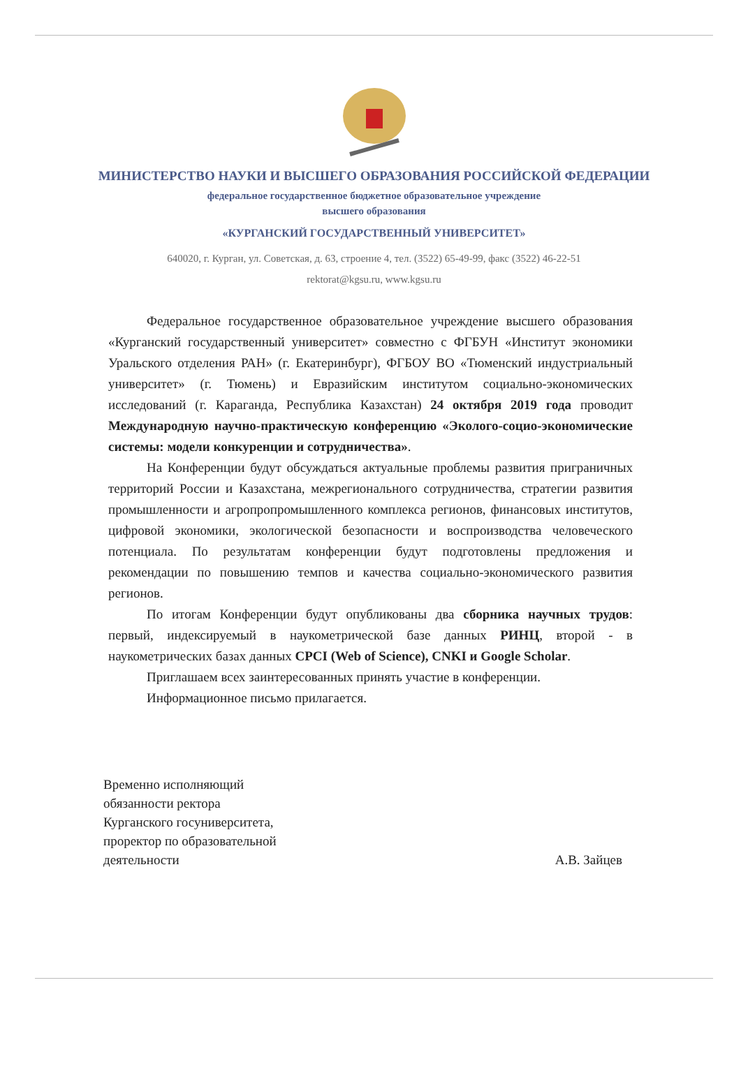МИНИСТЕРСТВО НАУКИ И ВЫСШЕГО ОБРАЗОВАНИЯ РОССИЙСКОЙ ФЕДЕРАЦИИ
федеральное государственное бюджетное образовательное учреждение
высшего образования
«КУРГАНСКИЙ ГОСУДАРСТВЕННЫЙ УНИВЕРСИТЕТ»
640020, г. Курган, ул. Советская, д. 63, строение 4, тел. (3522) 65-49-99, факс (3522) 46-22-51
rektorat@kgsu.ru, www.kgsu.ru
Федеральное государственное образовательное учреждение высшего образования «Курганский государственный университет» совместно с ФГБУН «Институт экономики Уральского отделения РАН» (г. Екатеринбург), ФГБОУ ВО «Тюменский индустриальный университет» (г. Тюмень) и Евразийским институтом социально-экономических исследований (г. Караганда, Республика Казахстан) 24 октября 2019 года проводит Международную научно-практическую конференцию «Эколого-социо-экономические системы: модели конкуренции и сотрудничества».
На Конференции будут обсуждаться актуальные проблемы развития приграничных территорий России и Казахстана, межрегионального сотрудничества, стратегии развития промышленности и агропропромышленного комплекса регионов, финансовых институтов, цифровой экономики, экологической безопасности и воспроизводства человеческого потенциала. По результатам конференции будут подготовлены предложения и рекомендации по повышению темпов и качества социально-экономического развития регионов.
По итогам Конференции будут опубликованы два сборника научных трудов: первый, индексируемый в наукометрической базе данных РИНЦ, второй - в наукометрических базах данных CPCI (Web of Science), CNKI и Google Scholar.
Приглашаем всех заинтересованных принять участие в конференции.
Информационное письмо прилагается.
Временно исполняющий
обязанности ректора
Курганского госуниверситета,
проректор по образовательной
деятельности
А.В. Зайцев